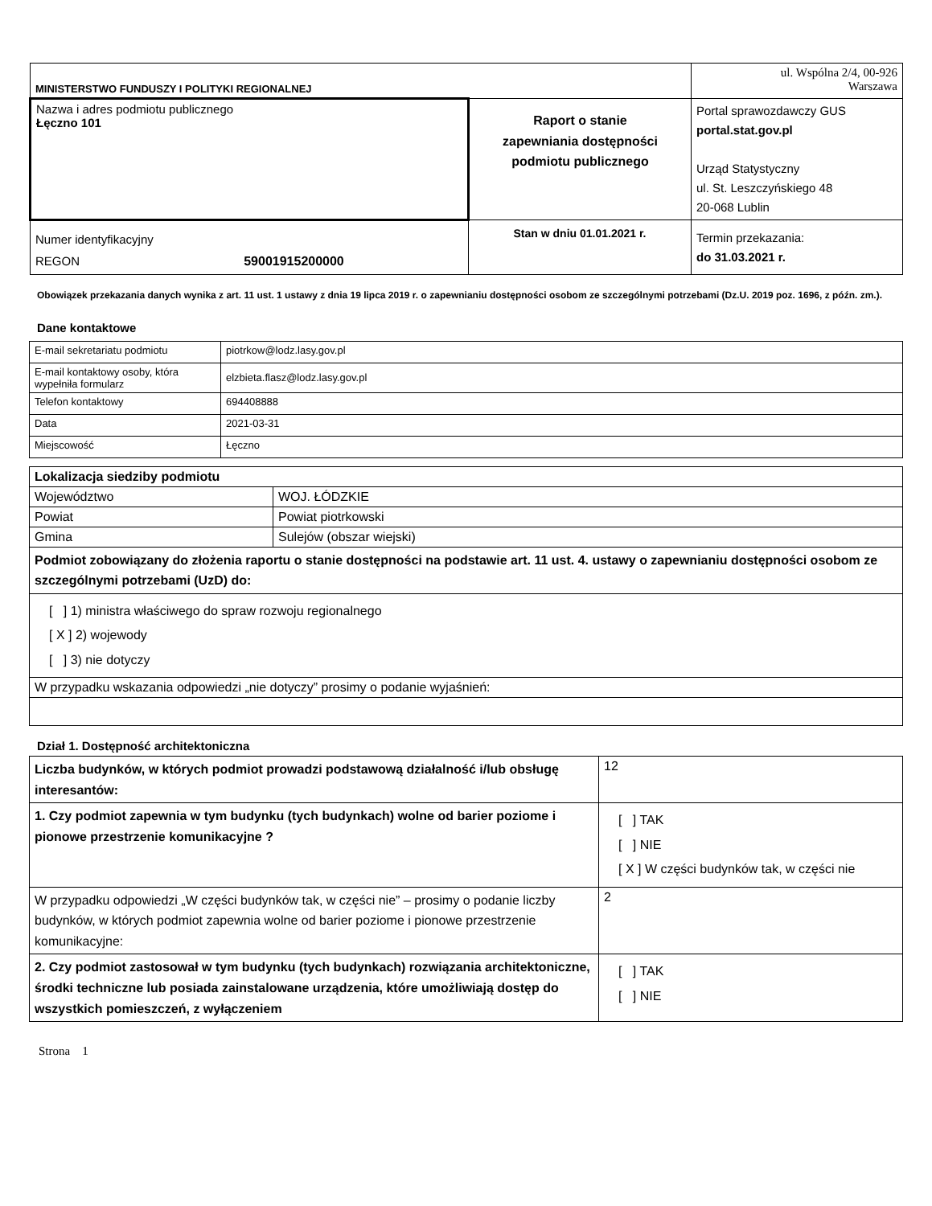| MINISTERSTWO FUNDUSZY I POLITYKI REGIONALNEJ | | ul. Wspólna 2/4, 00-926 Warszawa |
| Nazwa i adres podmiotu publicznego Łęczno 101 | Raport o stanie zapewniania dostępności podmiotu publicznego | Portal sprawozdawczy GUS portal.stat.gov.pl Urząd Statystyczny ul. St. Leszczyńskiego 48 20-068 Lublin |
| Numer identyfikacyjny REGON 59001915200000 | Stan w dniu 01.01.2021 r. | Termin przekazania: do 31.03.2021 r. |
Obowiązek przekazania danych wynika z art. 11 ust. 1 ustawy z dnia 19 lipca 2019 r. o zapewnianiu dostępności osobom ze szczególnymi potrzebami (Dz.U. 2019 poz. 1696, z późn. zm.).
Dane kontaktowe
| E-mail sekretariatu podmiotu | piotrkow@lodz.lasy.gov.pl |
| E-mail kontaktowy osoby, która wypełniła formularz | elzbieta.flasz@lodz.lasy.gov.pl |
| Telefon kontaktowy | 694408888 |
| Data | 2021-03-31 |
| Miejscowość | Łęczno |
| Lokalizacja siedziby podmiotu | |
| Województwo | WOJ. ŁÓDZKIE |
| Powiat | Powiat piotrkowski |
| Gmina | Sulejów (obszar wiejski) |
| Podmiot zobowiązany do złożenia raportu o stanie dostępności na podstawie art. 11 ust. 4. ustawy o zapewnianiu dostępności osobom ze szczególnymi potrzebami (UzD) do: | |
| [ ] 1) ministra właściwego do spraw rozwoju regionalnego [ X ] 2) wojewody [ ] 3) nie dotyczy | |
| W przypadku wskazania odpowiedzi „nie dotyczy” prosimy o podanie wyjaśnień: | |
Dział 1. Dostępność architektoniczna
| Liczba budynków, w których podmiot prowadzi podstawową działalność i/lub obsługę interesantów: | 12 |
| 1. Czy podmiot zapewnia w tym budynku (tych budynkach) wolne od barier poziome i pionowe przestrzenie komunikacyjne ? | [ ] TAK [ ] NIE [ X ] W części budynków tak, w części nie |
| W przypadku odpowiedzi „W części budynków tak, w części nie” – prosimy o podanie liczby budynków, w których podmiot zapewnia wolne od barier poziome i pionowe przestrzenie komunikacyjne: | 2 |
| 2. Czy podmiot zastosował w tym budynku (tych budynkach) rozwiązania architektoniczne, środki techniczne lub posiada zainstalowane urządzenia, które umożliwiają dostęp do wszystkich pomieszczeń, z wyłączeniem | [ ] TAK [ ] NIE |
Strona 1